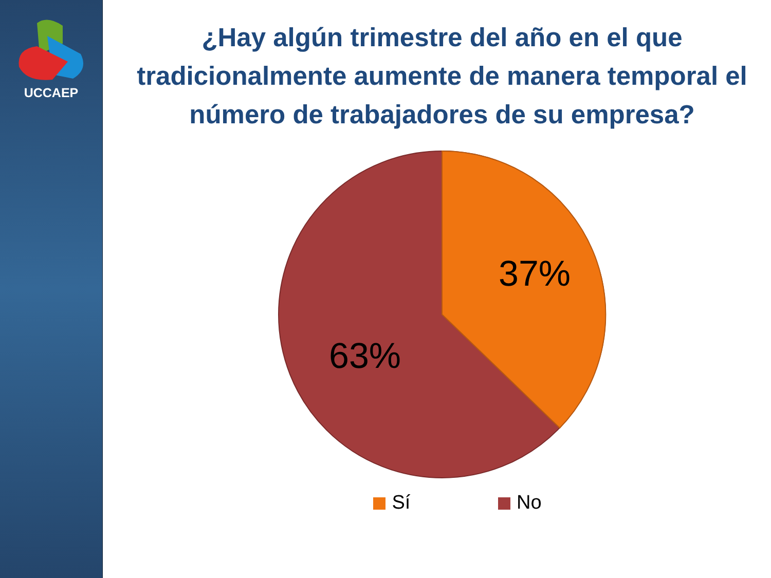UCCAEP
¿Hay algún trimestre del año en el que tradicionalmente aumente de manera temporal el número de trabajadores de su empresa?
37%
63%
Sí No